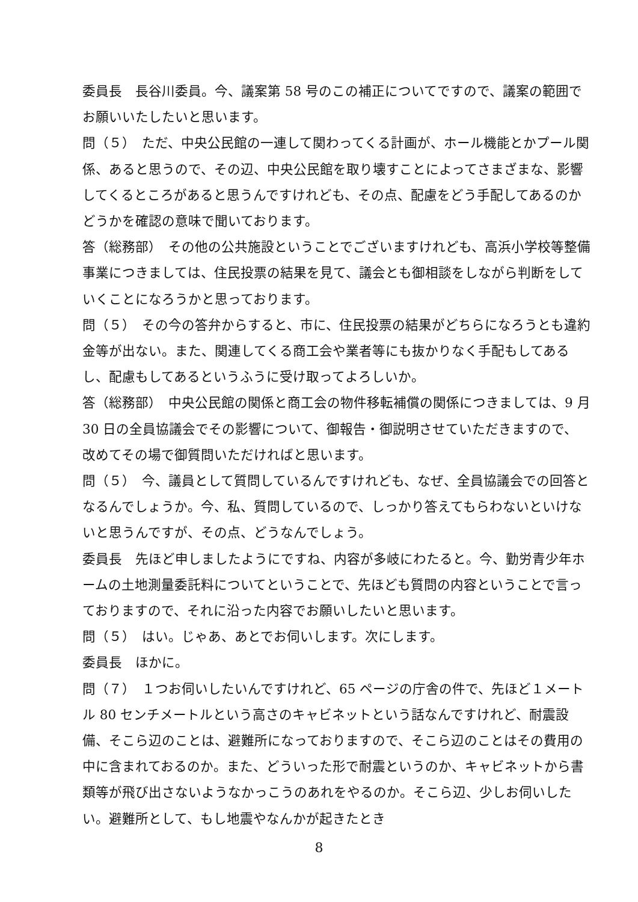委員長　長谷川委員。今、議案第 58 号のこの補正についてですので、議案の範囲でお願いいたしたいと思います。
問（５）　ただ、中央公民館の一連して関わってくる計画が、ホール機能とかプール関係、あると思うので、その辺、中央公民館を取り壊すことによってさまざまな、影響してくるところがあると思うんですけれども、その点、配慮をどう手配してあるのかどうかを確認の意味で聞いております。
答（総務部）　その他の公共施設ということでございますけれども、高浜小学校等整備事業につきましては、住民投票の結果を見て、議会とも御相談をしながら判断をしていくことになろうかと思っております。
問（５）　その今の答弁からすると、市に、住民投票の結果がどちらになろうとも違約金等が出ない。また、関連してくる商工会や業者等にも抜かりなく手配もしてあるし、配慮もしてあるというふうに受け取ってよろしいか。
答（総務部）　中央公民館の関係と商工会の物件移転補償の関係につきましては、9 月 30 日の全員協議会でその影響について、御報告・御説明させていただきますので、改めてその場で御質問いただければと思います。
問（５）　今、議員として質問しているんですけれども、なぜ、全員協議会での回答となるんでしょうか。今、私、質問しているので、しっかり答えてもらわないといけないと思うんですが、その点、どうなんでしょう。
委員長　先ほど申しましたようにですね、内容が多岐にわたると。今、勤労青少年ホームの土地測量委託料についてということで、先ほども質問の内容ということで言っておりますので、それに沿った内容でお願いしたいと思います。
問（５）　はい。じゃあ、あとでお伺いします。次にします。
委員長　ほかに。
問（７）　１つお伺いしたいんですけれど、65 ページの庁舎の件で、先ほど１メートル 80 センチメートルという高さのキャビネットという話なんですけれど、耐震設備、そこら辺のことは、避難所になっておりますので、そこら辺のことはその費用の中に含まれておるのか。また、どういった形で耐震というのか、キャビネットから書類等が飛び出さないようなかっこうのあれをやるのか。そこら辺、少しお伺いしたい。避難所として、もし地震やなんかが起きたとき
8